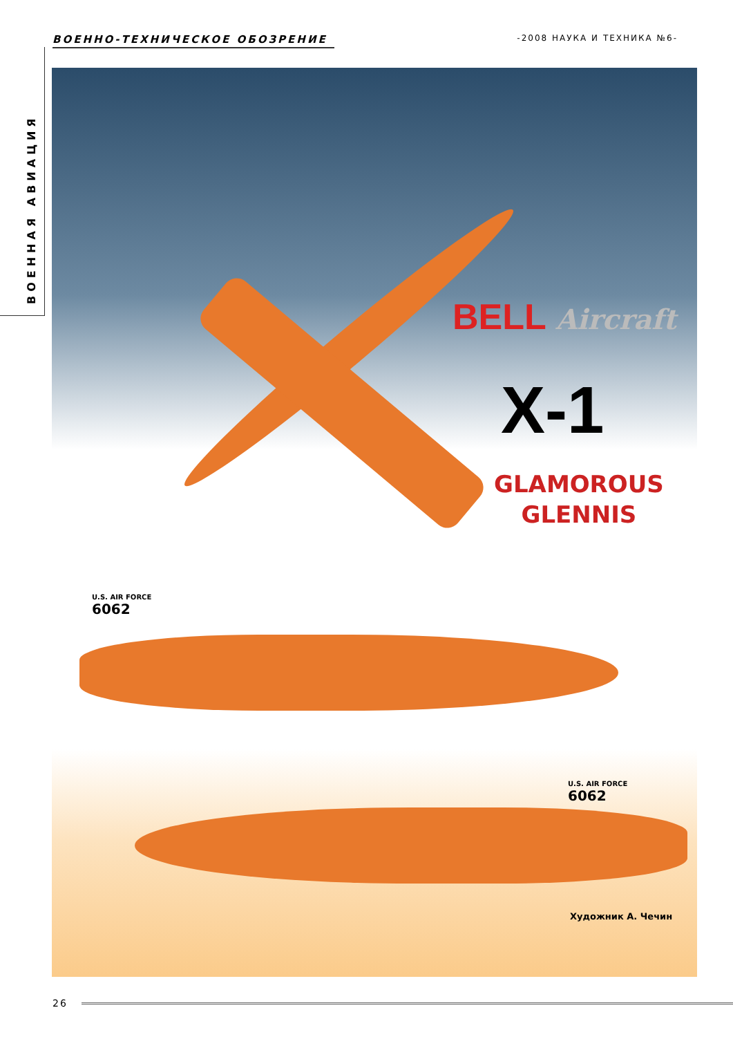ВОЕННО-ТЕХНИЧЕСКОЕ ОБОЗРЕНИЕ
-2008 НАУКА И ТЕХНИКА №6-
ВОЕННАЯ АВИАЦИЯ
BELL Aircraft
X-1
GLAMOROUS
GLENNIS
U.S. AIR FORCE
6062
U.S. AIR FORCE
6062
Художник А. Чечин
26